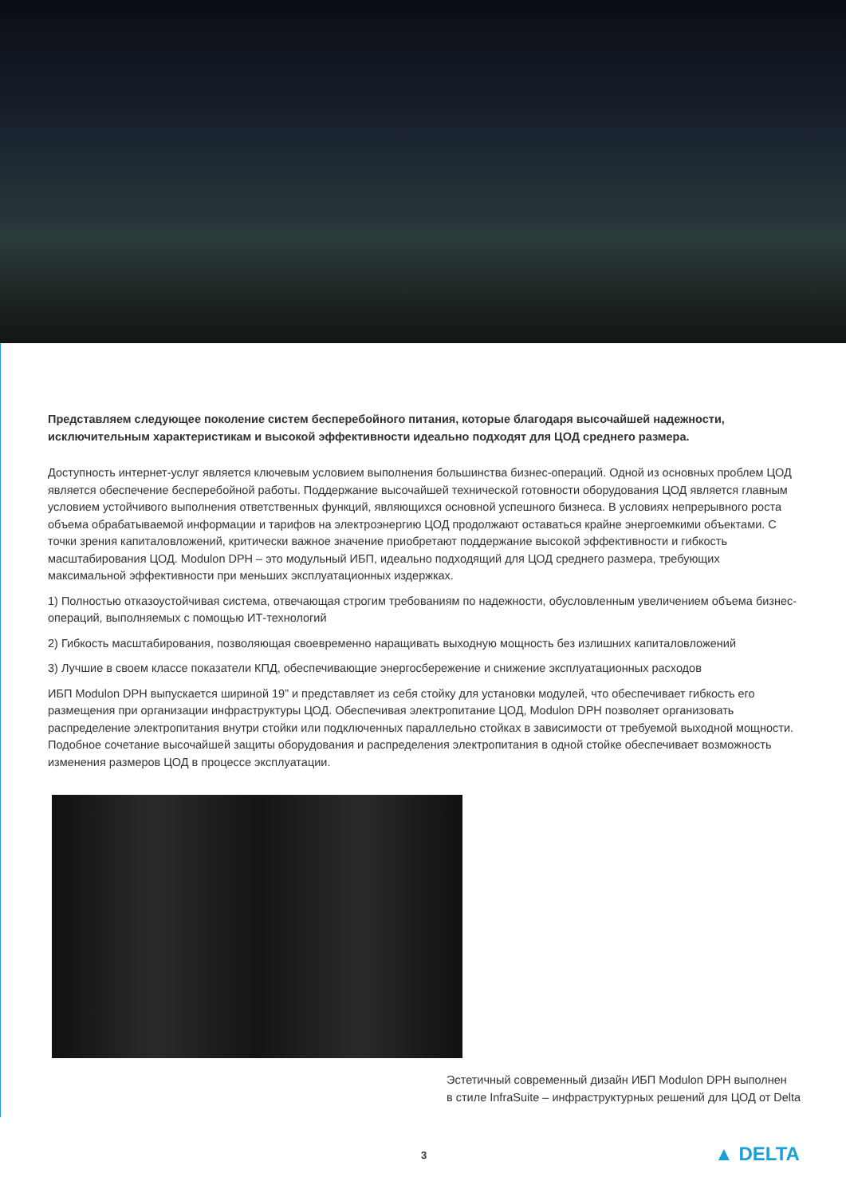Представляем следующее поколение систем бесперебойного питания, которые благодаря высочайшей надежности, исключительным характеристикам и высокой эффективности идеально подходят для ЦОД среднего размера.
Доступность интернет-услуг является ключевым условием выполнения большинства бизнес-операций. Одной из основных проблем ЦОД является обеспечение бесперебойной работы. Поддержание высочайшей технической готовности оборудования ЦОД является главным условием устойчивого выполнения ответственных функций, являющихся основной успешного бизнеса. В условиях непрерывного роста объема обрабатываемой информации и тарифов на электроэнергию ЦОД продолжают оставаться крайне энергоемкими объектами. С точки зрения капиталовложений, критически важное значение приобретают поддержание высокой эффективности и гибкость масштабирования ЦОД. Modulon DPH – это модульный ИБП, идеально подходящий для ЦОД среднего размера, требующих максимальной эффективности при меньших эксплуатационных издержках.
1) Полностью отказоустойчивая система, отвечающая строгим требованиям по надежности, обусловленным увеличением объема бизнес-операций, выполняемых с помощью ИТ-технологий
2) Гибкость масштабирования, позволяющая своевременно наращивать выходную мощность без излишних капиталовложений
3) Лучшие в своем классе показатели КПД, обеспечивающие энергосбережение и снижение эксплуатационных расходов
ИБП Modulon DPH выпускается шириной 19” и представляет из себя стойку для установки модулей, что обеспечивает гибкость его размещения при организации инфраструктуры ЦОД. Обеспечивая электропитание ЦОД, Modulon DPH позволяет организовать распределение электропитания внутри стойки или подключенных параллельно стойках в зависимости от требуемой выходной мощности. Подобное сочетание высочайшей защиты оборудования и распределения электропитания в одной стойке обеспечивает возможность изменения размеров ЦОД в процессе эксплуатации.
Эстетичный современный дизайн ИБП Modulon DPH выполнен
в стиле InfraSuite – инфраструктурных решений для ЦОД от Delta
3 ▲ DELTA